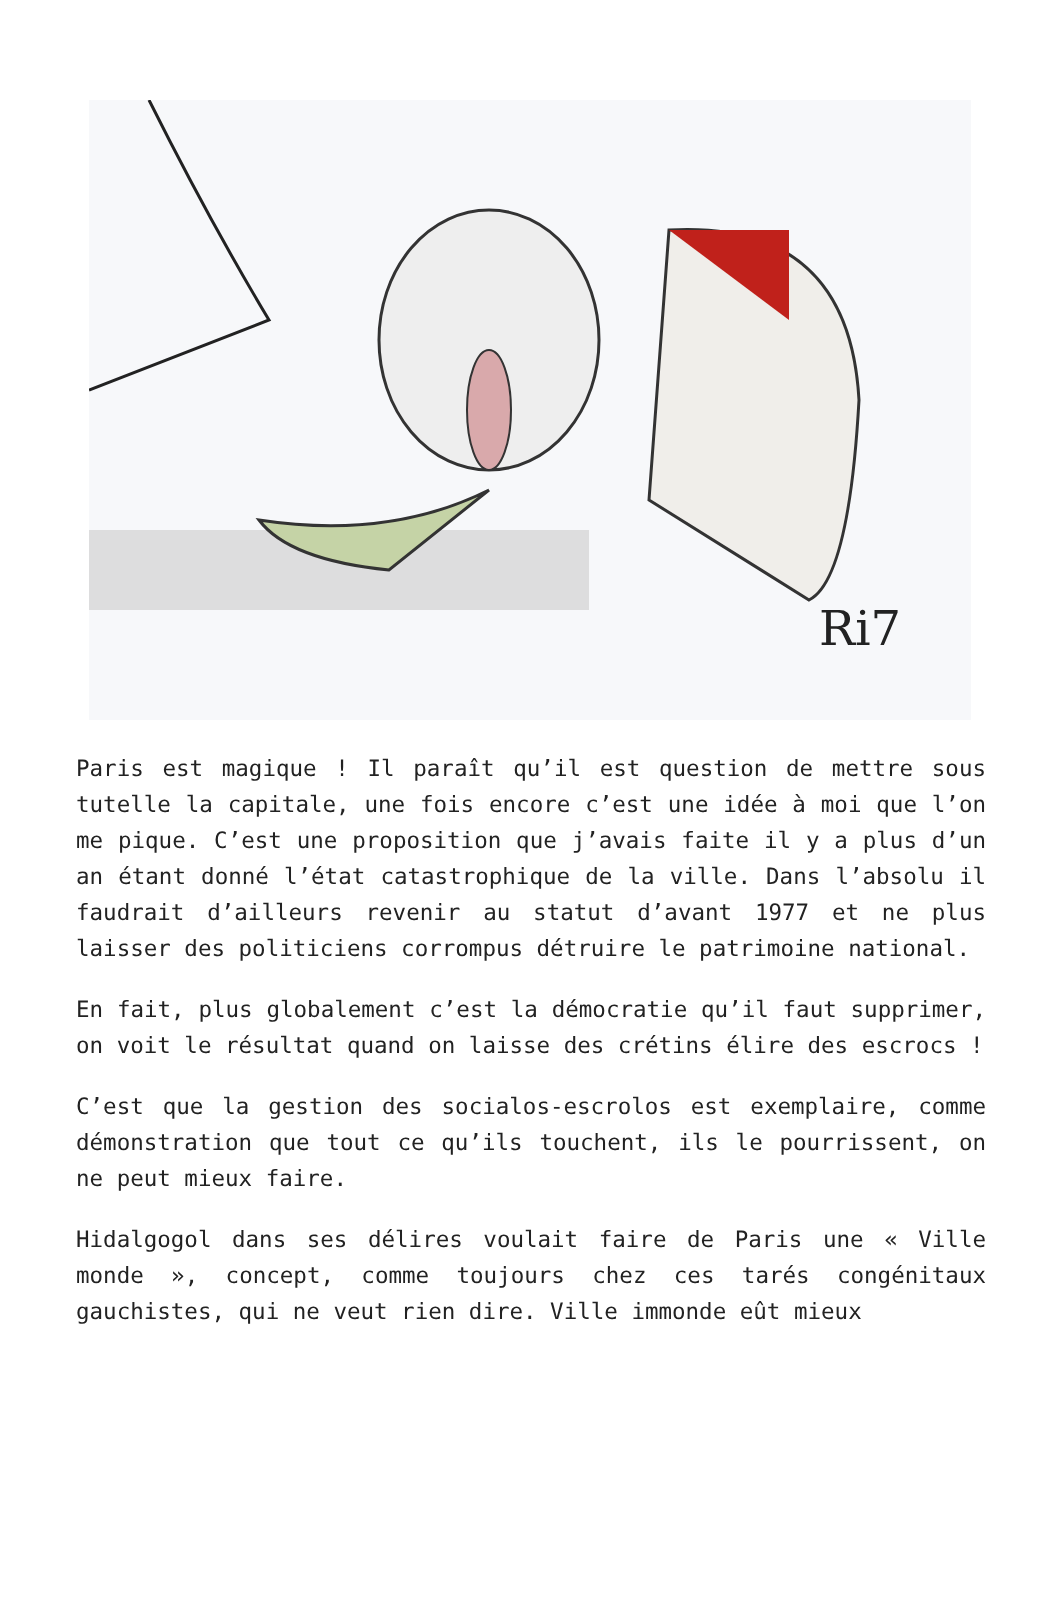Ri7
Paris est magique ! Il paraît qu’il est question de mettre sous tutelle la capitale, une fois encore c’est une idée à moi que l’on me pique. C’est une proposition que j’avais faite il y a plus d’un an étant donné l’état catastrophique de la ville. Dans l’absolu il faudrait d’ailleurs revenir au statut d’avant 1977 et ne plus laisser des politiciens corrompus détruire le patrimoine national.
En fait, plus globalement c’est la démocratie qu’il faut supprimer, on voit le résultat quand on laisse des crétins élire des escrocs !
C’est que la gestion des socialos-escrolos est exemplaire, comme démonstration que tout ce qu’ils touchent, ils le pourrissent, on ne peut mieux faire.
Hidalgogol dans ses délires voulait faire de Paris une « Ville monde », concept, comme toujours chez ces tarés congénitaux gauchistes, qui ne veut rien dire. Ville immonde eût mieux